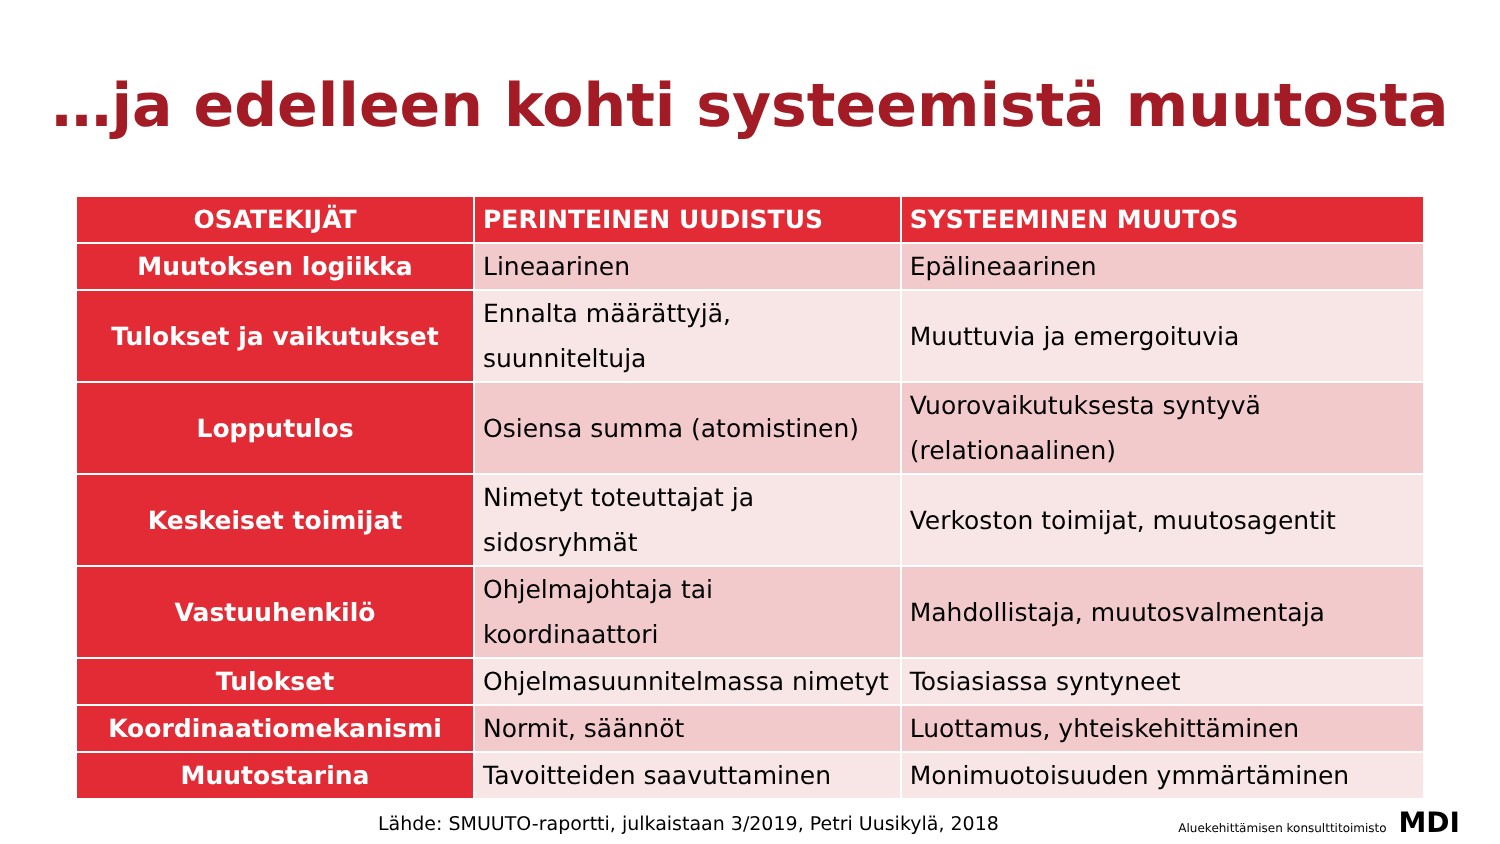…ja edelleen kohti systeemistä muutosta
| OSATEKIJÄT | PERINTEINEN UUDISTUS | SYSTEEMINEN MUUTOS |
| --- | --- | --- |
| Muutoksen logiikka | Lineaarinen | Epälineaarinen |
| Tulokset ja vaikutukset | Ennalta määrättyjä, suunniteltuja | Muuttuvia ja emergoituvia |
| Lopputulos | Osiensa summa (atomistinen) | Vuorovaikutuksesta syntyvä (relationaalinen) |
| Keskeiset toimijat | Nimetyt toteuttajat ja sidosryhmät | Verkoston toimijat, muutosagentit |
| Vastuuhenkilö | Ohjelmajohtaja tai koordinaattori | Mahdollistaja, muutosvalmentaja |
| Tulokset | Ohjelmasuunnitelmassa nimetyt | Tosiasiassa syntyneet |
| Koordinaatiomekanismi | Normit, säännöt | Luottamus, yhteiskehittäminen |
| Muutostarina | Tavoitteiden saavuttaminen | Monimuotoisuuden ymmärtäminen |
Lähde: SMUUTO-raportti, julkaistaan 3/2019, Petri Uusikylä, 2018 Aluekehittämisen konsulttitoimisto MDI